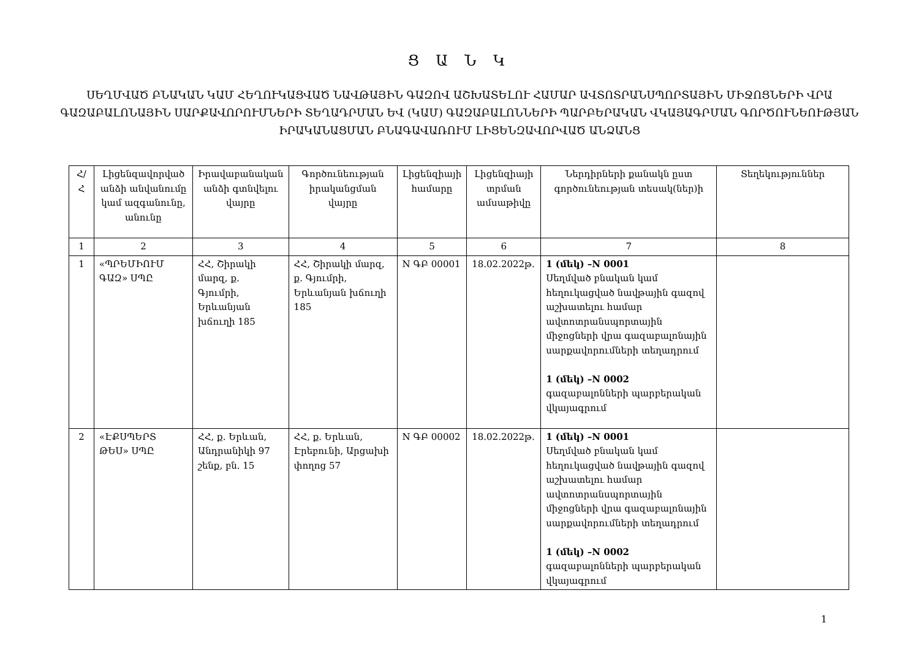Ց Ա Ն Կ
ՍԵՂՄՎԱԾ ԲՆԱԿԱՆ ԿԱՄ ՀԵՂՈՒԿԱՑՎԱԾ ՆԱՎԹԱՅԻՆ ԳԱԶՈՎ ԱՇԽԱՏԵԼՈՒ ՀԱՄԱՐ ԱՎՏՈՏՐԱՆՍՊՈՐՏԱՅԻՆ ՄԻՋՈՑՆԵՐԻ ՎՐԱ ԳԱԶԱԲԱԼՈՆԱՅԻՆ ՍԱՐՔԱՎՈՐՈՒՄՆԵՐԻ ՏԵՂԱԴՐՄԱՆ ԵՎ (ԿԱՄ) ԳԱԶԱԲԱԼՈՆՆԵՐԻ ՊԱՐԲԵՐԱԿԱՆ ՎԿԱՅԱԳՐՄԱՆ ԳՈՐԾՈՒՆԵՈՒԹՅԱՆ ԻՐԱԿԱՆԱՑՄԱՆ ԲՆԱԳԱՎԱՌՈՒՄ ԼԻՑԵՆԶԱՎՈՐՎԱԾ ԱՆՁԱՆՑ
| Հ/Հ | Լիցենզավորված անձի անվանումը կամ ազգանունը, անունը | Իրավաբանական անձի գտնվելու վայրը | Գործունեության իրականցման վայրը | Լիցենզիայի համարը | Լիցենզիայի տրման ամսաթիվը | Ներդիրների քանակն ըստ գործունեության տեսակ(ներ)ի | Տեղեկություններ |
| --- | --- | --- | --- | --- | --- | --- | --- |
| 1 | 2 | 3 | 4 | 5 | 6 | 7 | 8 |
| 1 | «ՊՐԵՄԻՈՒՄ ԳԱԶ» ՍՊԸ | ՀՀ, Շիրակի մարզ, ք. Գյումրի, Երևանյան խճուղի 185 | ՀՀ, Շիրակի մարզ, ք. Գյումրի, Երևանյան խճուղի 185 | N ԳԲ 00001 | 18.02.2022թ. | 1 (մեկ) –N 0001 Սեղմված բնական կամ հեղուկացված նավթային գազով աշխատելու համար ավտոտրանսպորտային միջոցների վրա գազաբալոնային սարքավորումների տեղադրում 1 (մեկ) –N 0002 գազաբալոնների պարբերական վկայագրում | |
| 2 | «ԷՔՍՊԵՐՏ ԹԵՍ» ՍՊԸ | ՀՀ, ք. Երևան, Անդրանիկի 97 շենք, բն. 15 | ՀՀ, ք. Երևան, Էրեբունի, Արցախի փողոց 57 | N ԳԲ 00002 | 18.02.2022թ. | 1 (մեկ) –N 0001 Սեղմված բնական կամ հեղուկացված նավթային գազով աշխատելու համար ավտոտրանսպորտային միջոցների վրա գազաբալոնային սարքավորումների տեղադրում 1 (մեկ) –N 0002 գազաբալոնների պարբերական վկայագրում | |
1